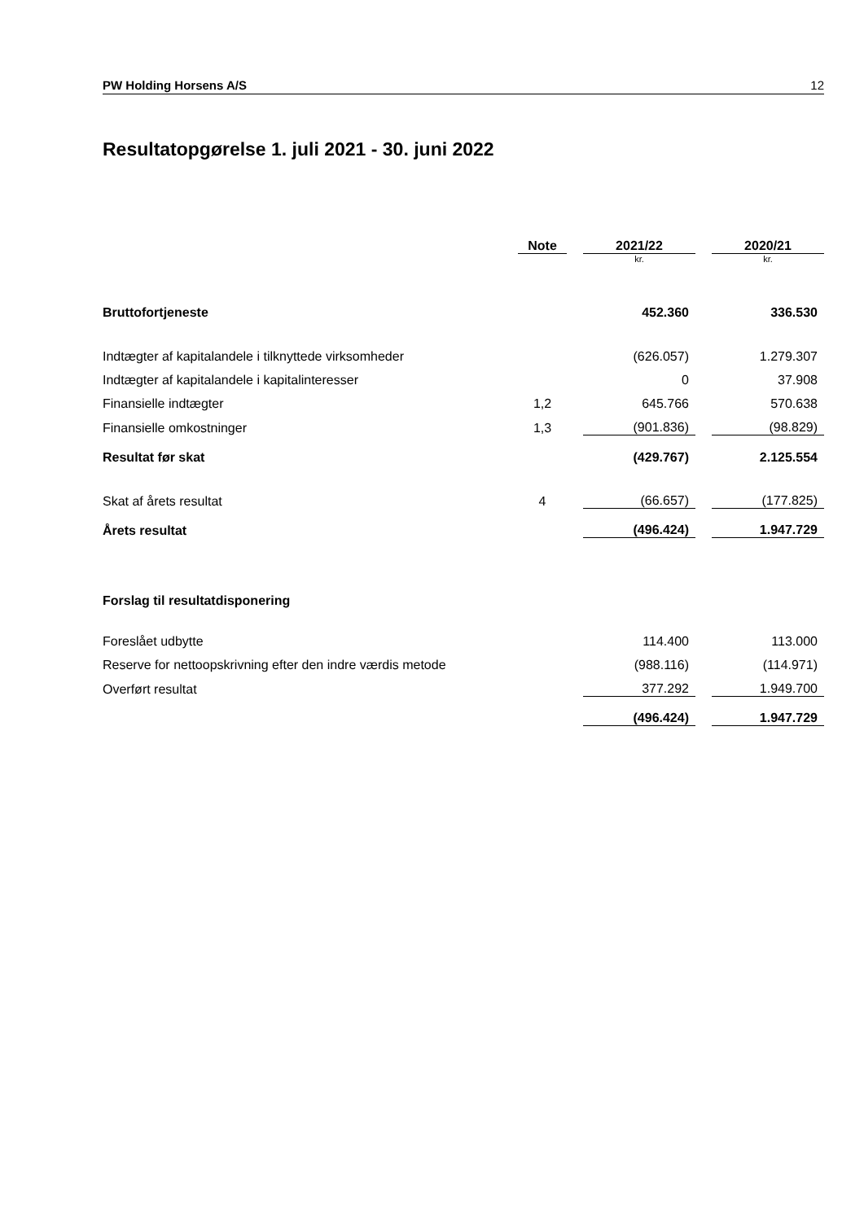PW Holding Horsens A/S 12
Resultatopgørelse 1. juli 2021 - 30. juni 2022
| | Note | | 2021/22 | | 2020/21 |
| | | | kr. | | kr. |
| Bruttofortjeneste | | | 452.360 | | 336.530 |
| Indtægter af kapitalandele i tilknyttede virksomheder | | | (626.057) | | 1.279.307 |
| Indtægter af kapitalandele i kapitalinteresser | | | 0 | | 37.908 |
| Finansielle indtægter | 1,2 | | 645.766 | | 570.638 |
| Finansielle omkostninger | 1,3 | | (901.836) | | (98.829) |
| Resultat før skat | | | (429.767) | | 2.125.554 |
| Skat af årets resultat | 4 | | (66.657) | | (177.825) |
| Årets resultat | | | (496.424) | | 1.947.729 |
| Forslag til resultatdisponering | | | | | |
| Foreslået udbytte | | | 114.400 | | 113.000 |
| Reserve for nettoopskrivning efter den indre værdis metode | | | (988.116) | | (114.971) |
| Overført resultat | | | 377.292 | | 1.949.700 |
| | | | (496.424) | | 1.947.729 |